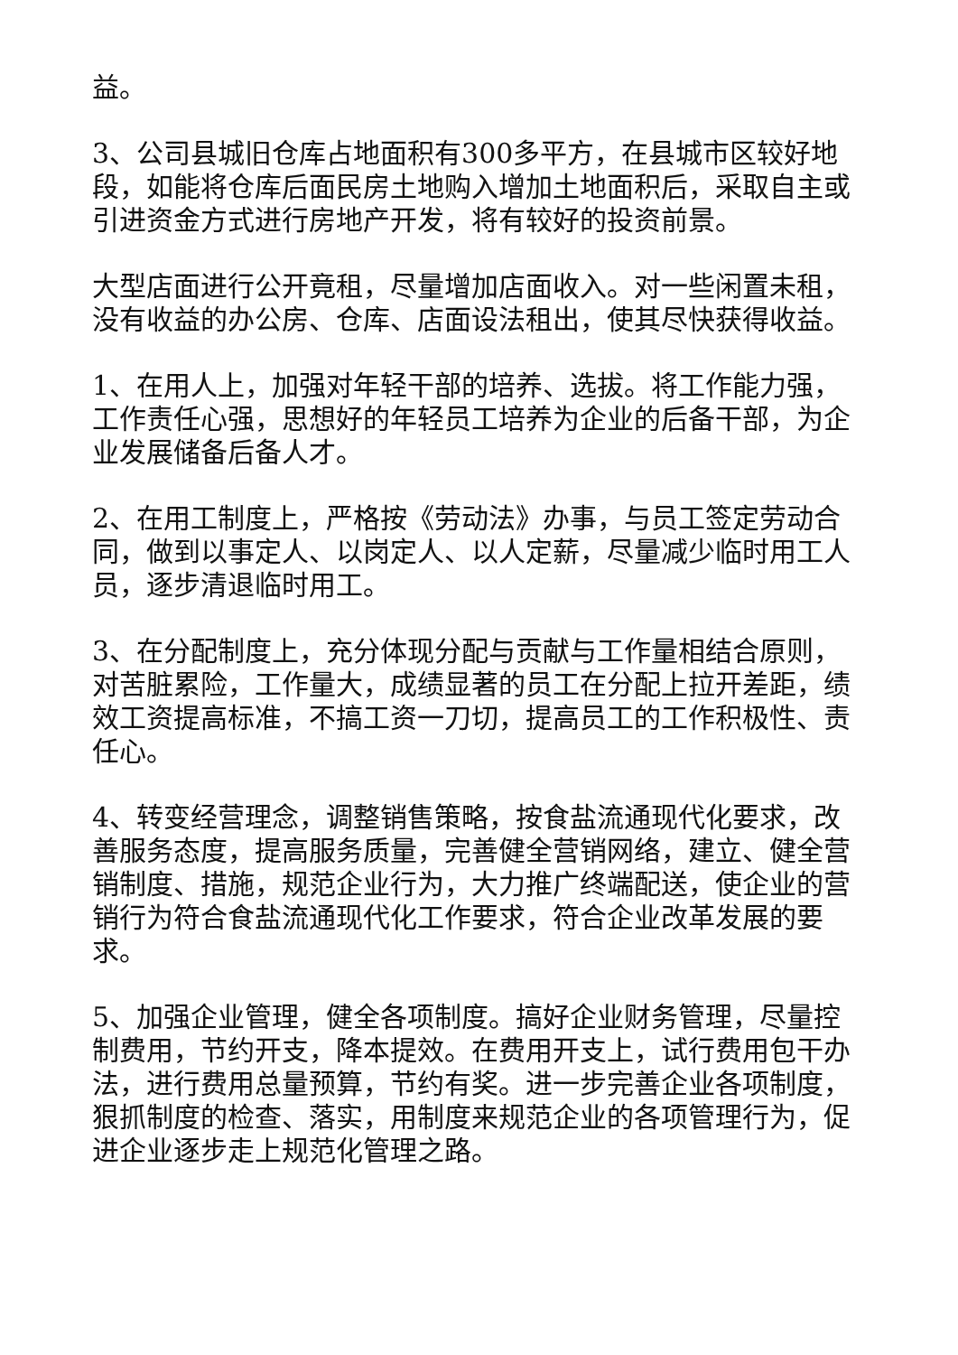益。
3、公司县城旧仓库占地面积有300多平方，在县城市区较好地段，如能将仓库后面民房土地购入增加土地面积后，采取自主或引进资金方式进行房地产开发，将有较好的投资前景。
大型店面进行公开竟租，尽量增加店面收入。对一些闲置未租，没有收益的办公房、仓库、店面设法租出，使其尽快获得收益。
1、在用人上，加强对年轻干部的培养、选拔。将工作能力强，工作责任心强，思想好的年轻员工培养为企业的后备干部，为企业发展储备后备人才。
2、在用工制度上，严格按《劳动法》办事，与员工签定劳动合同，做到以事定人、以岗定人、以人定薪，尽量减少临时用工人员，逐步清退临时用工。
3、在分配制度上，充分体现分配与贡献与工作量相结合原则，对苦脏累险，工作量大，成绩显著的员工在分配上拉开差距，绩效工资提高标准，不搞工资一刀切，提高员工的工作积极性、责任心。
4、转变经营理念，调整销售策略，按食盐流通现代化要求，改善服务态度，提高服务质量，完善健全营销网络，建立、健全营销制度、措施，规范企业行为，大力推广终端配送，使企业的营销行为符合食盐流通现代化工作要求，符合企业改革发展的要求。
5、加强企业管理，健全各项制度。搞好企业财务管理，尽量控制费用，节约开支，降本提效。在费用开支上，试行费用包干办法，进行费用总量预算，节约有奖。进一步完善企业各项制度，狠抓制度的检查、落实，用制度来规范企业的各项管理行为，促进企业逐步走上规范化管理之路。